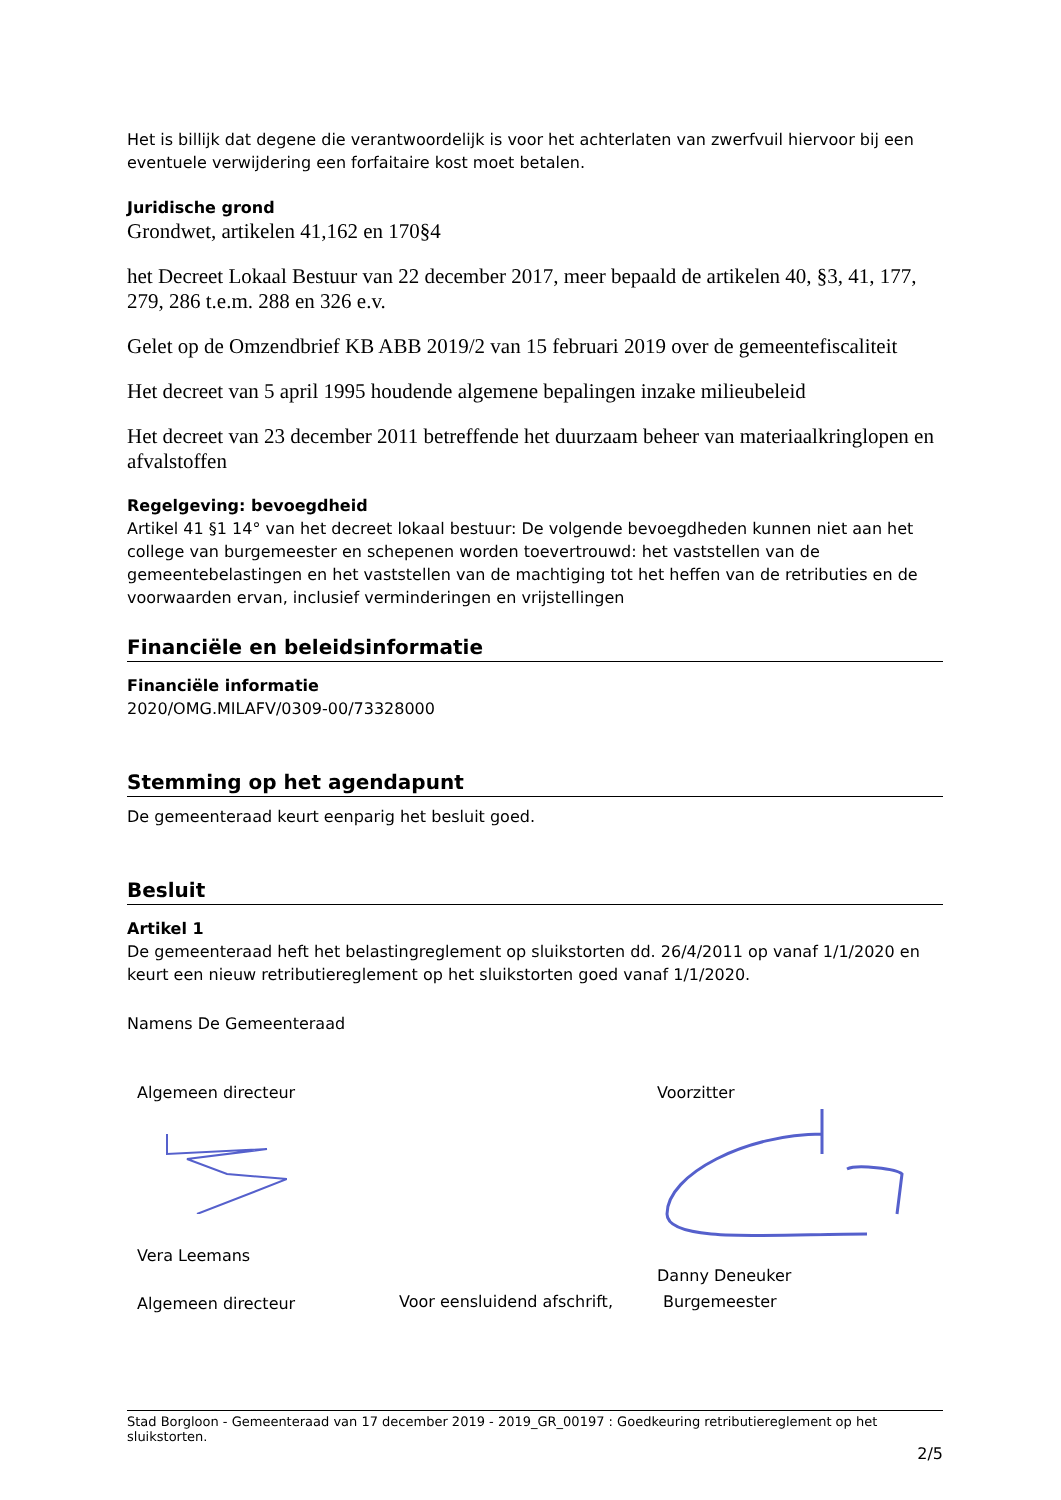Het is billijk dat degene die verantwoordelijk is voor het achterlaten van zwerfvuil hiervoor bij een eventuele verwijdering een forfaitaire kost moet betalen.
Juridische grond
Grondwet, artikelen 41,162 en 170§4
het Decreet Lokaal Bestuur van 22 december 2017, meer bepaald de artikelen 40, §3, 41, 177, 279, 286 t.e.m. 288 en 326 e.v.
Gelet op de Omzendbrief KB ABB 2019/2 van 15 februari 2019 over de gemeentefiscaliteit
Het decreet van 5 april 1995 houdende algemene bepalingen inzake milieubeleid
Het decreet van 23 december 2011 betreffende het duurzaam beheer van materiaalkringlopen en afvalstoffen
Regelgeving: bevoegdheid
Artikel 41 §1 14° van het decreet lokaal bestuur: De volgende bevoegdheden kunnen niet aan het college van burgemeester en schepenen worden toevertrouwd: het vaststellen van de gemeentebelastingen en het vaststellen van de machtiging tot het heffen van de retributies en de voorwaarden ervan, inclusief verminderingen en vrijstellingen
Financiële en beleidsinformatie
Financiële informatie
2020/OMG.MILAFV/0309-00/73328000
Stemming op het agendapunt
De gemeenteraad keurt eenparig het besluit goed.
Besluit
Artikel 1
De gemeenteraad heft het belastingreglement op sluikstorten dd. 26/4/2011 op vanaf 1/1/2020 en keurt een nieuw retributiereglement op het sluikstorten goed vanaf 1/1/2020.
Namens De Gemeenteraad
Algemeen directeur
Vera Leemans
Algemeen directeur
Voorzitter
Danny Deneuker
Voor eensluidend afschrift, Burgemeester
Stad Borgloon - Gemeenteraad van 17 december 2019 - 2019_GR_00197 : Goedkeuring retributiereglement op het sluikstorten.
2/5